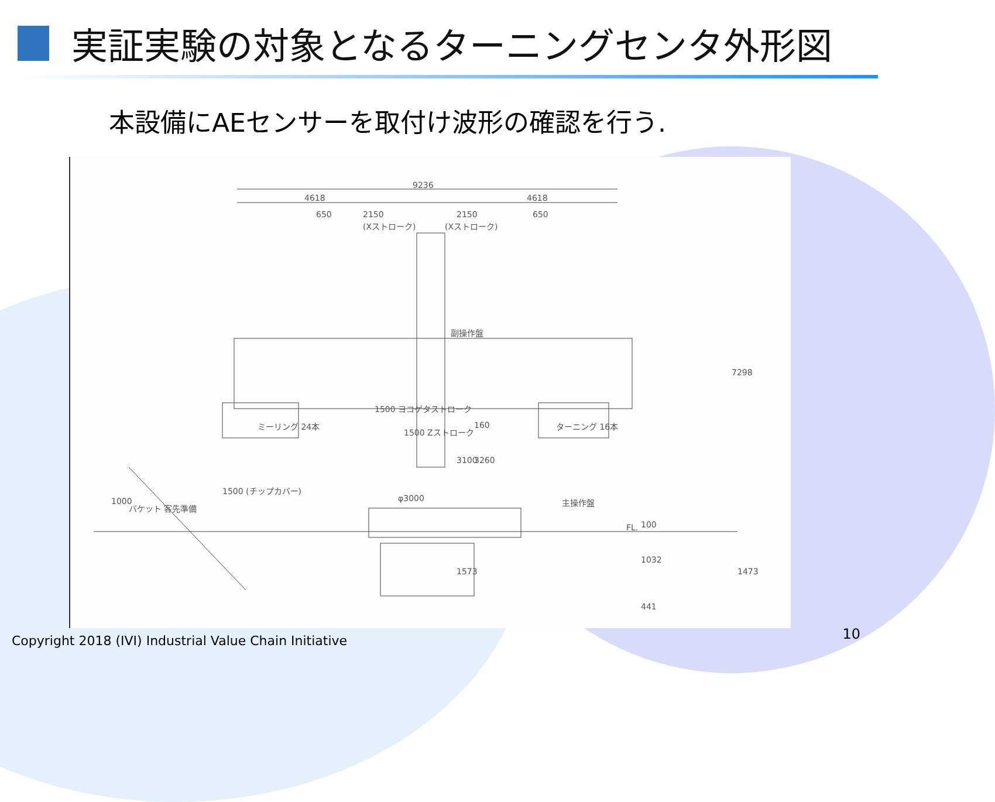実証実験の対象となるターニングセンタ外形図
本設備にAEセンサーを取付け波形の確認を行う.
9236
4618 4618
650 2150 2150 650
(Xストローク) (Xストローク)
副操作盤
ミーリング 24本 ターニング 16本
主操作盤
バケット 客先準備
φ3000
FL.
7298
1500 ヨコゲタストローク
1500 Zストローク
160
3100 3260
1500 (チップカバー)
1000
100
1032
1473 1573
441
Copyright 2018 (IVI) Industrial Value Chain Initiative
10